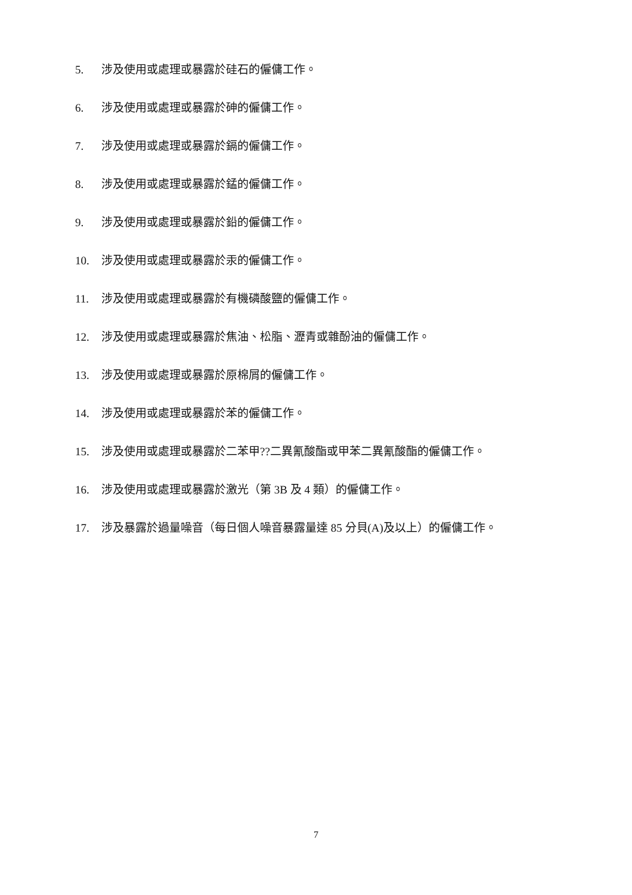5. 涉及使用或處理或暴露於硅石的僱傭工作。
6. 涉及使用或處理或暴露於砷的僱傭工作。
7. 涉及使用或處理或暴露於鎘的僱傭工作。
8. 涉及使用或處理或暴露於錳的僱傭工作。
9. 涉及使用或處理或暴露於鉛的僱傭工作。
10. 涉及使用或處理或暴露於汞的僱傭工作。
11. 涉及使用或處理或暴露於有機磷酸鹽的僱傭工作。
12. 涉及使用或處理或暴露於焦油、松脂、瀝青或雜酚油的僱傭工作。
13. 涉及使用或處理或暴露於原棉屑的僱傭工作。
14. 涉及使用或處理或暴露於苯的僱傭工作。
15. 涉及使用或處理或暴露於二苯甲??二異氰酸酯或甲苯二異氰酸酯的僱傭工作。
16. 涉及使用或處理或暴露於激光（第 3B 及 4 類）的僱傭工作。
17. 涉及暴露於過量噪音（每日個人噪音暴露量達 85 分貝(A)及以上）的僱傭工作。
7